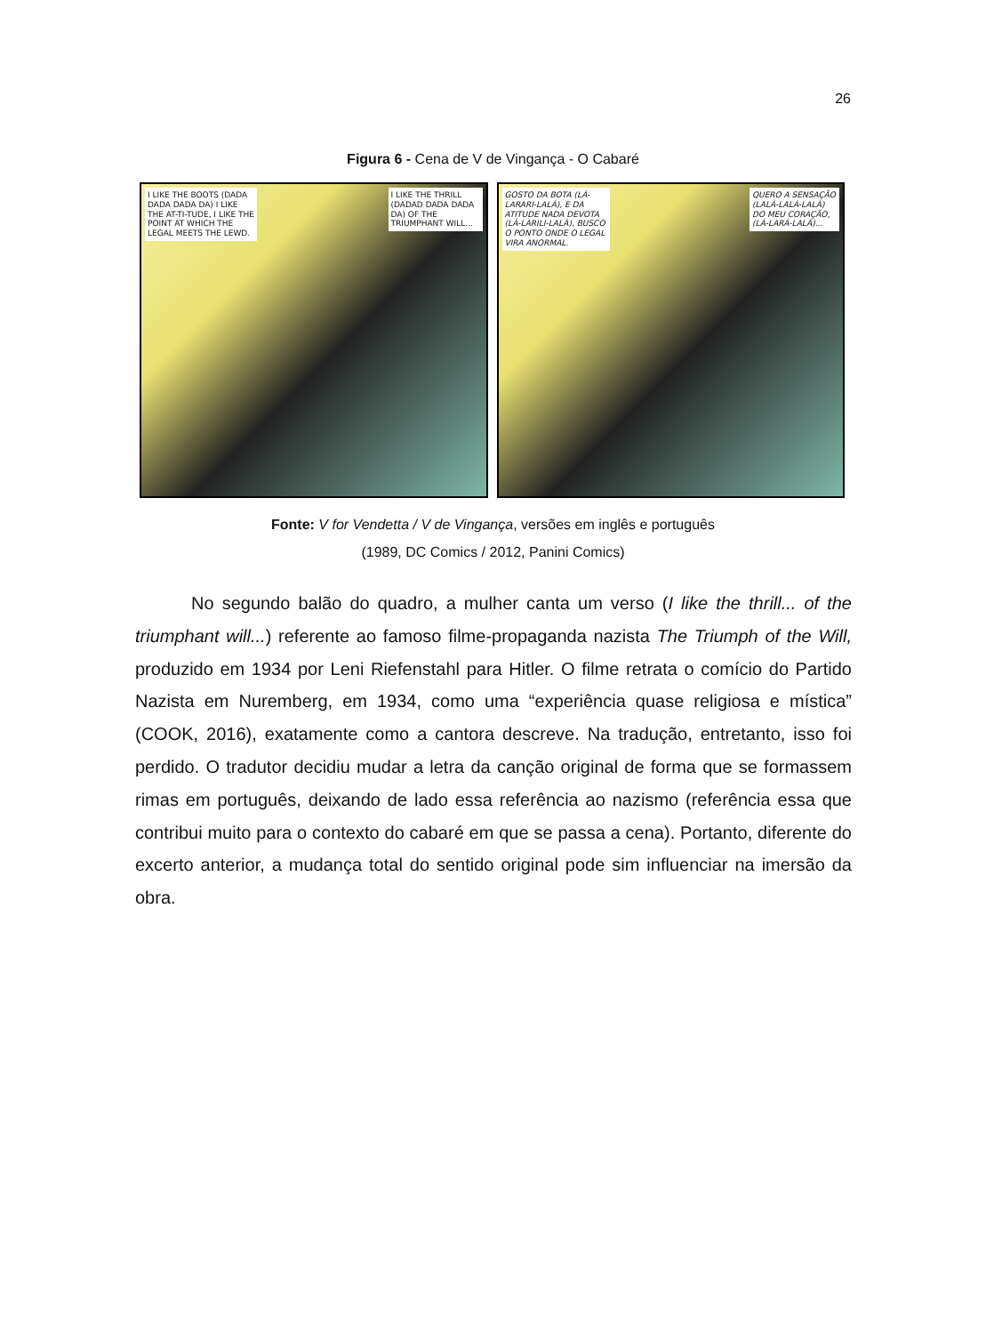26
Figura 6 - Cena de V de Vingança - O Cabaré
I LIKE THE BOOTS (DADA DADA DADA DA) I LIKE THE AT-TI-TUDE, I LIKE THE POINT AT WHICH THE LEGAL MEETS THE LEWD.
I LIKE THE THRILL (DADAD DADA DADA DA) OF THE TRIUMPHANT WILL...
GOSTO DA BOTA (LÁ-LARARI-LALÁ), E DA ATITUDE NADA DEVOTA (LÁ-LARILI-LALÁ), BUSCO O PONTO ONDE O LEGAL VIRA ANORMAL.
QUERO A SENSAÇÃO (LALÁ-LALÁ-LALÁ) DO MEU CORAÇÃO, (LÁ-LARÁ-LALÁ)...
Fonte: V for Vendetta / V de Vingança, versões em inglês e português
(1989, DC Comics / 2012, Panini Comics)
No segundo balão do quadro, a mulher canta um verso (I like the thrill... of the triumphant will...) referente ao famoso filme-propaganda nazista The Triumph of the Will, produzido em 1934 por Leni Riefenstahl para Hitler. O filme retrata o comício do Partido Nazista em Nuremberg, em 1934, como uma “experiência quase religiosa e mística” (COOK, 2016), exatamente como a cantora descreve. Na tradução, entretanto, isso foi perdido. O tradutor decidiu mudar a letra da canção original de forma que se formassem rimas em português, deixando de lado essa referência ao nazismo (referência essa que contribui muito para o contexto do cabaré em que se passa a cena). Portanto, diferente do excerto anterior, a mudança total do sentido original pode sim influenciar na imersão da obra.